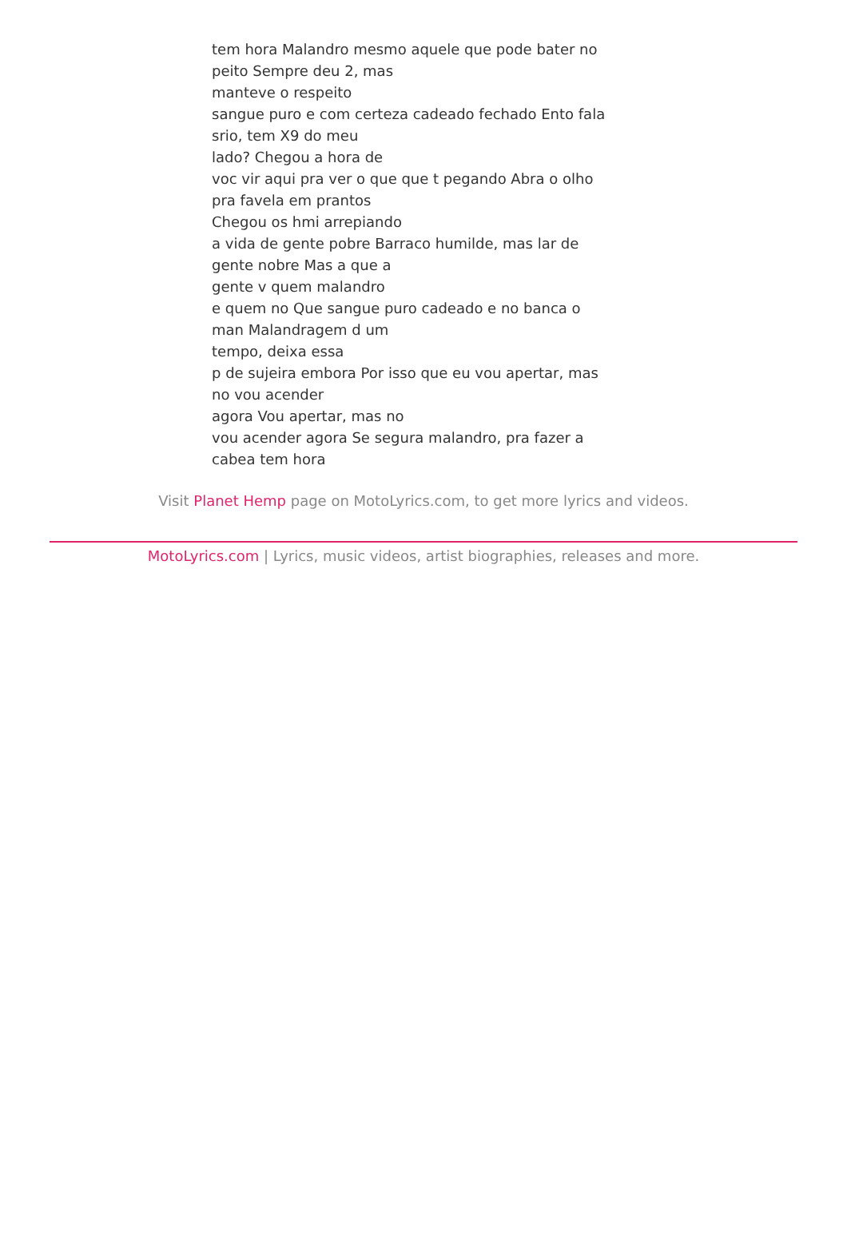tem hora Malandro mesmo aquele que pode bater no
peito Sempre deu 2, mas
manteve o respeito
sangue puro e com certeza cadeado fechado Ento fala
srio, tem X9 do meu
lado? Chegou a hora de
voc vir aqui pra ver o que que t pegando Abra o olho
pra favela em prantos
Chegou os hmi arrepiando
a vida de gente pobre Barraco humilde, mas lar de
gente nobre Mas a que a
gente v quem malandro
e quem no Que sangue puro cadeado e no banca o
man Malandragem d um
tempo, deixa essa
p de sujeira embora Por isso que eu vou apertar, mas
no vou acender
agora Vou apertar, mas no
vou acender agora Se segura malandro, pra fazer a
cabea tem hora
Visit Planet Hemp page on MotoLyrics.com, to get more lyrics and videos.
MotoLyrics.com | Lyrics, music videos, artist biographies, releases and more.